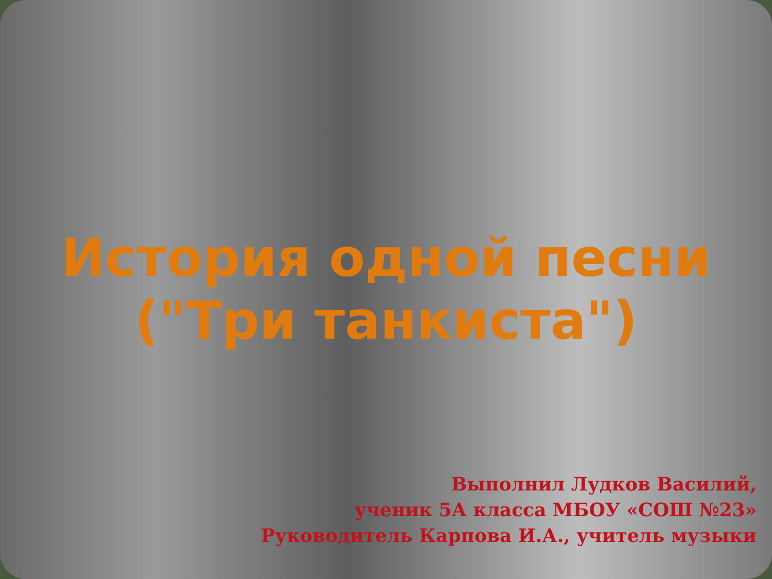История одной песни
("Три танкиста")
Выполнил Лудков Василий,
ученик 5А класса МБОУ «СОШ №23»
Руководитель Карпова И.А., учитель музыки